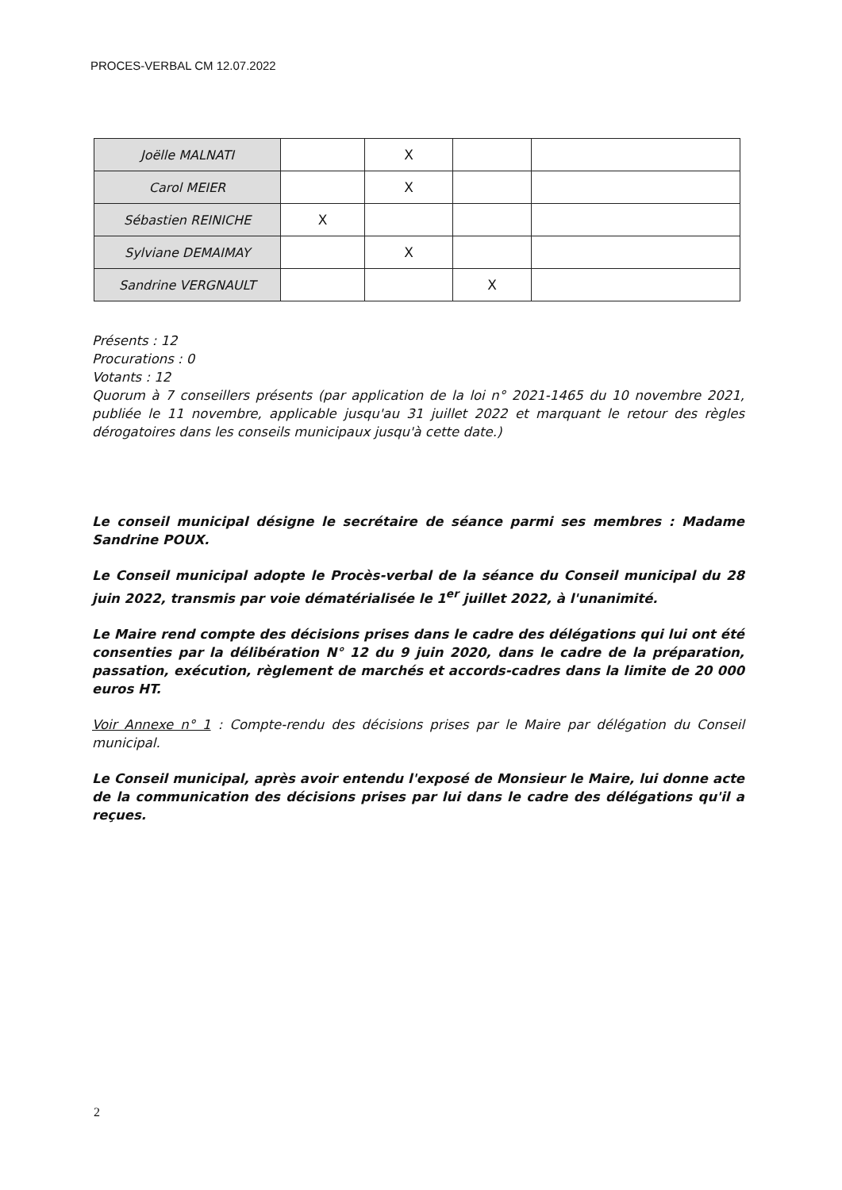PROCES-VERBAL CM 12.07.2022
| Joëlle MALNATI | | X | | |
| Carol MEIER | | X | | |
| Sébastien REINICHE | X | | | |
| Sylviane DEMAIMAY | | X | | |
| Sandrine VERGNAULT | | | X | |
Présents : 12
Procurations : 0
Votants : 12
Quorum à 7 conseillers présents (par application de la loi n° 2021-1465 du 10 novembre 2021, publiée le 11 novembre, applicable jusqu'au 31 juillet 2022 et marquant le retour des règles dérogatoires dans les conseils municipaux jusqu'à cette date.)
Le conseil municipal désigne le secrétaire de séance parmi ses membres : Madame Sandrine POUX.
Le Conseil municipal adopte le Procès-verbal de la séance du Conseil municipal du 28 juin 2022, transmis par voie dématérialisée le 1<sup>er</sup> juillet 2022, à l'unanimité.
Le Maire rend compte des décisions prises dans le cadre des délégations qui lui ont été consenties par la délibération N° 12 du 9 juin 2020, dans le cadre de la préparation, passation, exécution, règlement de marchés et accords-cadres dans la limite de 20 000 euros HT.
Voir Annexe n° 1 : Compte-rendu des décisions prises par le Maire par délégation du Conseil municipal.
Le Conseil municipal, après avoir entendu l'exposé de Monsieur le Maire, lui donne acte de la communication des décisions prises par lui dans le cadre des délégations qu'il a reçues.
2